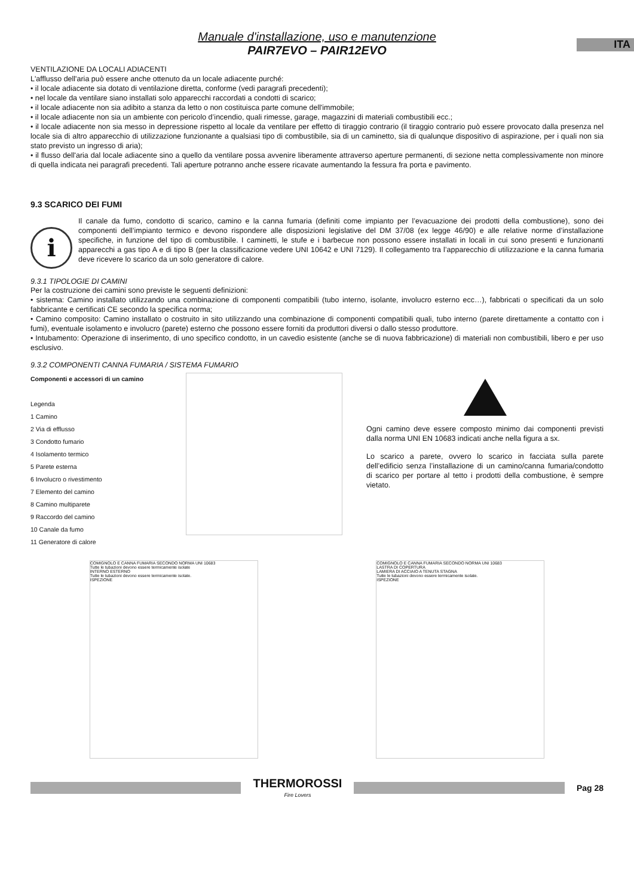ITA
Manuale d'installazione, uso e manutenzione
PAIR7EVO – PAIR12EVO
VENTILAZIONE DA LOCALI ADIACENTI
L'afflusso dell'aria può essere anche ottenuto da un locale adiacente purché:
• il locale adiacente sia dotato di ventilazione diretta, conforme (vedi paragrafi precedenti);
• nel locale da ventilare siano installati solo apparecchi raccordati a condotti di scarico;
• il locale adiacente non sia adibito a stanza da letto o non costituisca parte comune dell'immobile;
• il locale adiacente non sia un ambiente con pericolo d’incendio, quali rimesse, garage, magazzini di materiali combustibili ecc.;
• il locale adiacente non sia messo in depressione rispetto al locale da ventilare per effetto di tiraggio contrario (il tiraggio contrario può essere provocato dalla presenza nel locale sia di altro apparecchio di utilizzazione funzionante a qualsiasi tipo di combustibile, sia di un caminetto, sia di qualunque dispositivo di aspirazione, per i quali non sia stato previsto un ingresso di aria);
• il flusso dell'aria dal locale adiacente sino a quello da ventilare possa avvenire liberamente attraverso aperture permanenti, di sezione netta complessivamente non minore di quella indicata nei paragrafi precedenti. Tali aperture potranno anche essere ricavate aumentando la fessura fra porta e pavimento.
9.3 SCARICO DEI FUMI
i
Il canale da fumo, condotto di scarico, camino e la canna fumaria (definiti come impianto per l’evacuazione dei prodotti della combustione), sono dei componenti dell’impianto termico e devono rispondere alle disposizioni legislative del DM 37/08 (ex legge 46/90) e alle relative norme d’installazione specifiche, in funzione del tipo di combustibile. I caminetti, le stufe e i barbecue non possono essere installati in locali in cui sono presenti e funzionanti apparecchi a gas tipo A e di tipo B (per la classificazione vedere UNI 10642 e UNI 7129). Il collegamento tra l’apparecchio di utilizzazione e la canna fumaria deve ricevere lo scarico da un solo generatore di calore.
9.3.1 TIPOLOGIE DI CAMINI
Per la costruzione dei camini sono previste le seguenti definizioni:
• sistema: Camino installato utilizzando una combinazione di componenti compatibili (tubo interno, isolante, involucro esterno ecc…), fabbricati o specificati da un solo fabbricante e certificati CE secondo la specifica norma;
• Camino composito: Camino installato o costruito in sito utilizzando una combinazione di componenti compatibili quali, tubo interno (parete direttamente a contatto con i fumi), eventuale isolamento e involucro (parete) esterno che possono essere forniti da produttori diversi o dallo stesso produttore.
• Intubamento: Operazione di inserimento, di uno specifico condotto, in un cavedio esistente (anche se di nuova fabbricazione) di materiali non combustibili, libero e per uso esclusivo.
9.3.2 COMPONENTI CANNA FUMARIA / SISTEMA FUMARIO
Componenti e accessori di un camino
Legenda
1 Camino
2 Via di efflusso
3 Condotto fumario
4 Isolamento termico
5 Parete esterna
6 Involucro o rivestimento
7 Elemento del camino
8 Camino multiparete
9 Raccordo del camino
10 Canale da fumo
11 Generatore di calore
Ogni camino deve essere composto minimo dai componenti previsti dalla norma UNI EN 10683 indicati anche nella figura a sx.
Lo scarico a parete, ovvero lo scarico in facciata sulla parete dell’edificio senza l’installazione di un camino/canna fumaria/condotto di scarico per portare al tetto i prodotti della combustione, è sempre vietato.
COMIGNOLO E CANNA FUMARIA SECONDO NORMA UNI 10683
Tutte le tubazioni devono essere termicamente isolate
INTERNO ESTERNO
Tutte le tubazioni devono essere termicamente isolate.
ISPEZIONE
COMIGNOLO E CANNA FUMARIA SECONDO NORMA UNI 10683
LASTRA DI COPERTURA
LAMIERA DI ACCIAIO A TENUTA STAGNA
Tutte le tubazioni devono essere termicamente isolate.
ISPEZIONE
THERMOROSSI
Fire Lovers
Pag 28